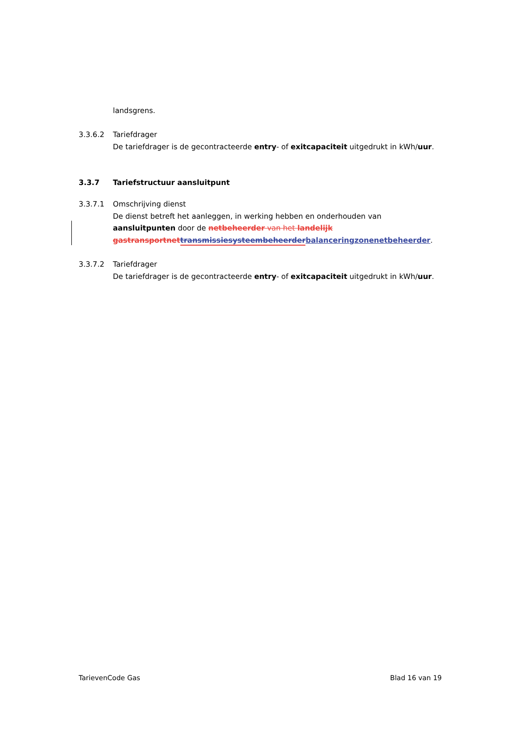landsgrens.
3.3.6.2 Tariefdrager
De tariefdrager is de gecontracteerde entry- of exitcapaciteit uitgedrukt in kWh/uur.
3.3.7 Tariefstructuur aansluitpunt
3.3.7.1 Omschrijving dienst
De dienst betreft het aanleggen, in werking hebben en onderhouden van aansluitpunten door de netbeheerder van het landelijk gastransportnet transmissiesysteembeheerder balanceringzonenetbeheerder.
3.3.7.2 Tariefdrager
De tariefdrager is de gecontracteerde entry- of exitcapaciteit uitgedrukt in kWh/uur.
TarievenCode Gas Blad 16 van 19